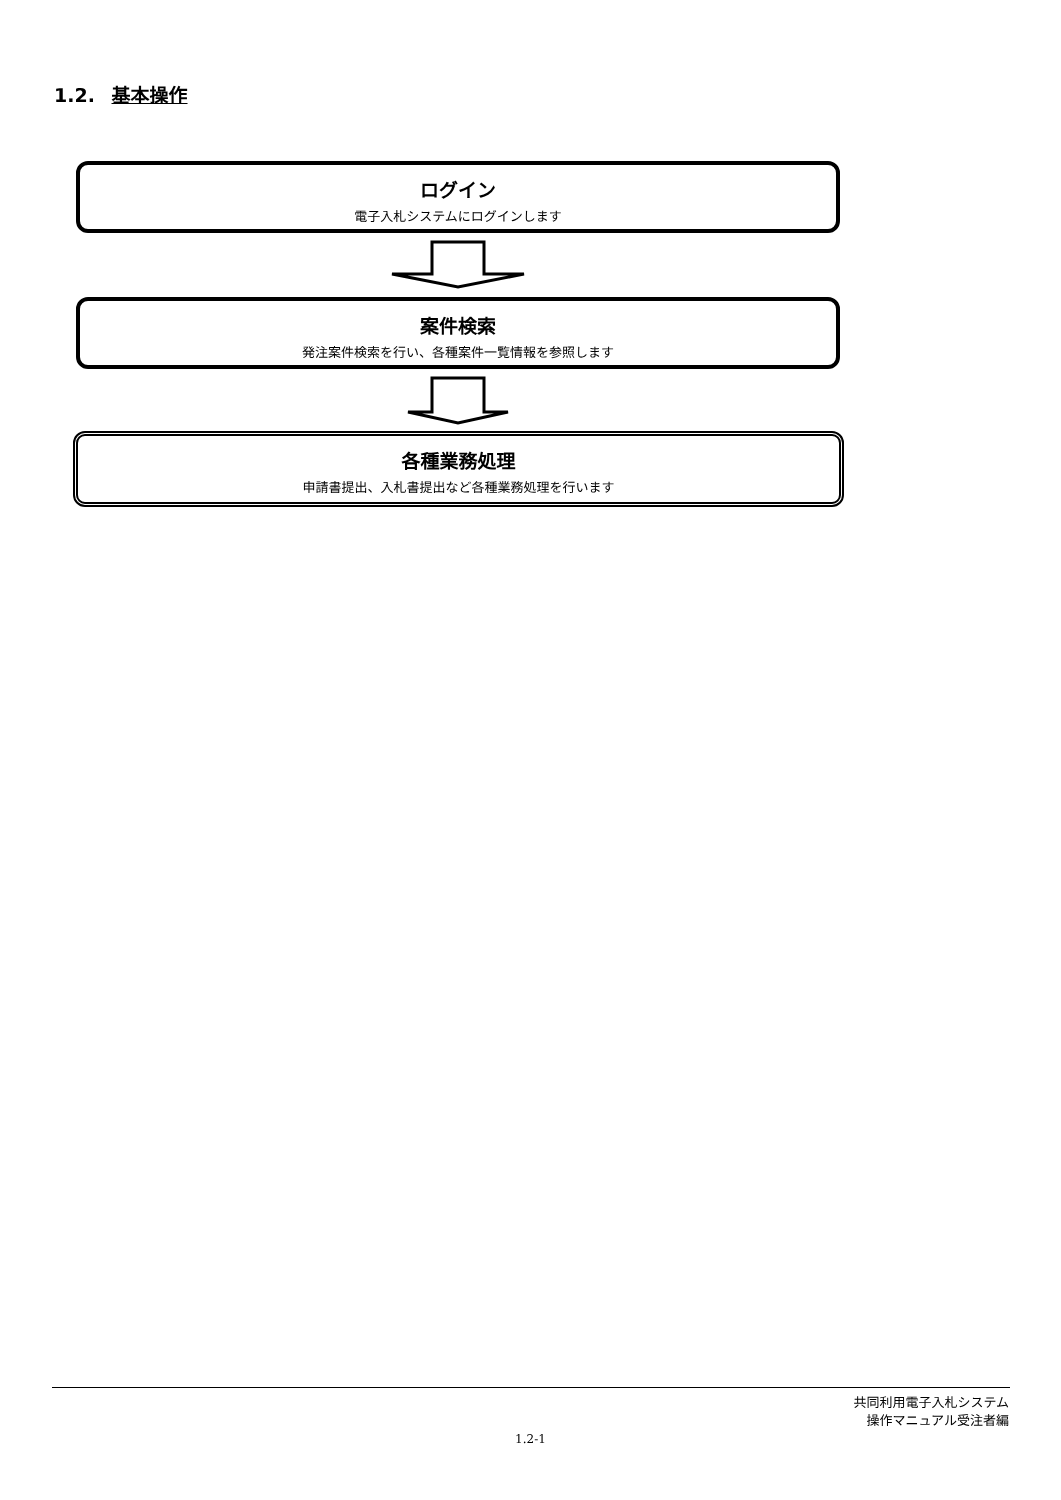1.2. 基本操作
ログイン
電子入札システムにログインします
案件検索
発注案件検索を行い、各種案件一覧情報を参照します
各種業務処理
申請書提出、入札書提出など各種業務処理を行います
共同利用電子入札システム
操作マニュアル受注者編
1.2-1